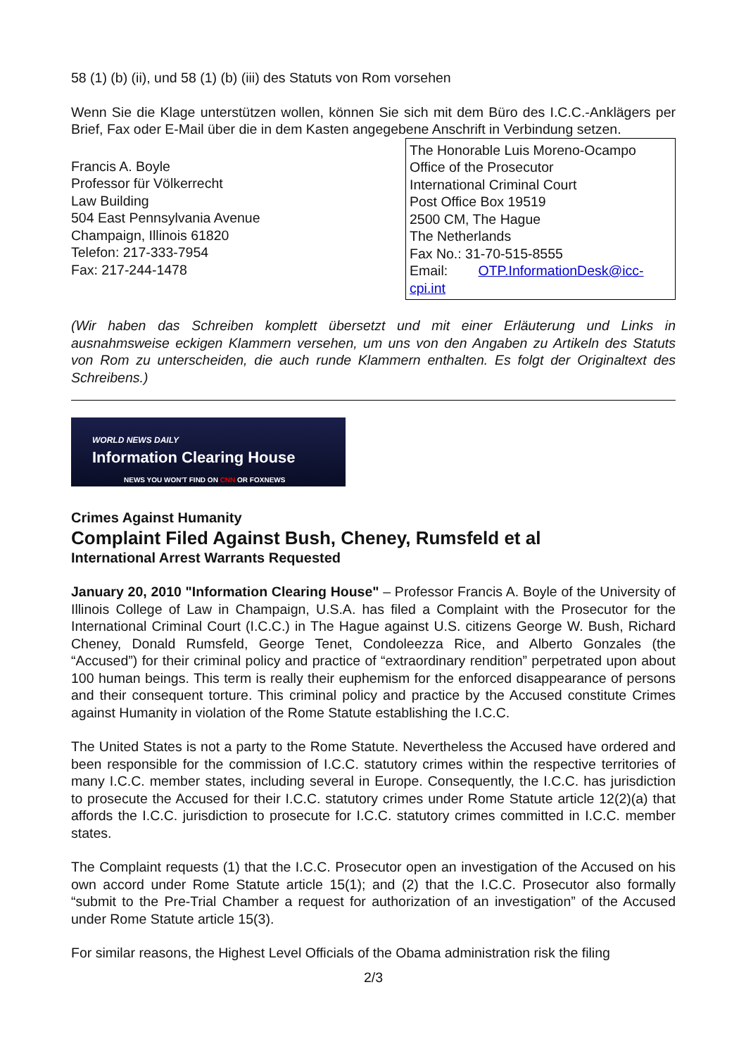58 (1) (b) (ii), und 58 (1) (b) (iii) des Statuts von Rom vorsehen
Wenn Sie die Klage unterstützen wollen, können Sie sich mit dem Büro des I.C.C.-Anklägers per Brief, Fax oder E-Mail über die in dem Kasten angegebene Anschrift in Verbindung setzen.
Francis A. Boyle
Professor für Völkerrecht
Law Building
504 East Pennsylvania Avenue
Champaign, Illinois 61820
Telefon: 217-333-7954
Fax: 217-244-1478
The Honorable Luis Moreno-Ocampo
Office of the Prosecutor
International Criminal Court
Post Office Box 19519
2500 CM, The Hague
The Netherlands
Fax No.: 31-70-515-8555
Email: OTP.InformationDesk@icc-cpi.int
(Wir haben das Schreiben komplett übersetzt und mit einer Erläuterung und Links in ausnahmsweise eckigen Klammern versehen, um uns von den Angaben zu Artikeln des Statuts von Rom zu unterscheiden, die auch runde Klammern enthalten. Es folgt der Originaltext des Schreibens.)
WORLD NEWS DAILY
Information Clearing House
NEWS YOU WON'T FIND ON CNN OR FOXNEWS
Crimes Against Humanity
Complaint Filed Against Bush, Cheney, Rumsfeld et al
International Arrest Warrants Requested
January 20, 2010 "Information Clearing House" – Professor Francis A. Boyle of the University of Illinois College of Law in Champaign, U.S.A. has filed a Complaint with the Prosecutor for the International Criminal Court (I.C.C.) in The Hague against U.S. citizens George W. Bush, Richard Cheney, Donald Rumsfeld, George Tenet, Condoleezza Rice, and Alberto Gonzales (the “Accused”) for their criminal policy and practice of “extraordinary rendition” perpetrated upon about 100 human beings. This term is really their euphemism for the enforced disappearance of persons and their consequent torture. This criminal policy and practice by the Accused constitute Crimes against Humanity in violation of the Rome Statute establishing the I.C.C.
The United States is not a party to the Rome Statute. Nevertheless the Accused have ordered and been responsible for the commission of I.C.C. statutory crimes within the respective territories of many I.C.C. member states, including several in Europe. Consequently, the I.C.C. has jurisdiction to prosecute the Accused for their I.C.C. statutory crimes under Rome Statute article 12(2)(a) that affords the I.C.C. jurisdiction to prosecute for I.C.C. statutory crimes committed in I.C.C. member states.
The Complaint requests (1) that the I.C.C. Prosecutor open an investigation of the Accused on his own accord under Rome Statute article 15(1); and (2) that the I.C.C. Prosecutor also formally “submit to the Pre-Trial Chamber a request for authorization of an investigation” of the Accused under Rome Statute article 15(3).
For similar reasons, the Highest Level Officials of the Obama administration risk the filing
2/3